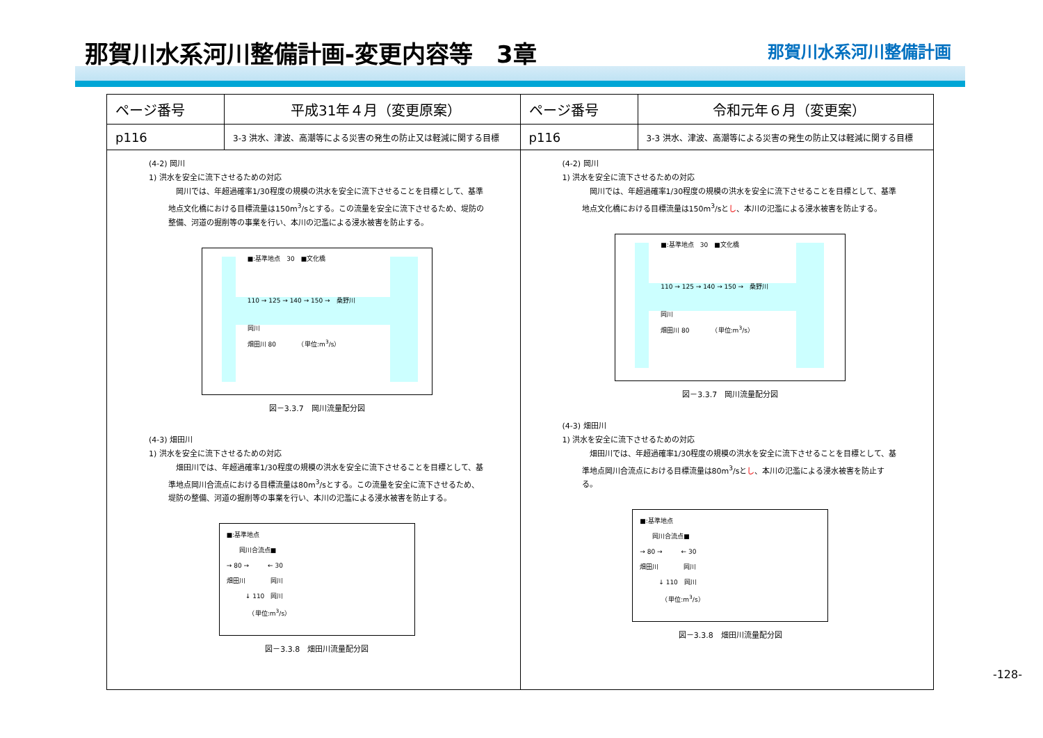那賀川水系河川整備計画-変更内容等　3章 那賀川水系河川整備計画
| ページ番号 | 平成31年４月（変更原案） | ページ番号 | 令和元年６月（変更案） |
| --- | --- | --- | --- |
| p116 | 3-3 洪水、津波、高潮等による災害の発生の防止又は軽減に関する目標 | p116 | 3-3 洪水、津波、高潮等による災害の発生の防止又は軽減に関する目標 |
| (4-2) 岡川 1) 洪水を安全に流下させるための対応 岡川では、年超過確率1/30程度の規模の洪水を安全に流下させることを目標として、基準地点文化橋における目標流量は150m<sup>3</sup>/sとする。この流量を安全に流下させるため、堤防の整備、河道の掘削等の事業を行い、本川の氾濫による浸水被害を防止する。 ■:基準地点 30 ■文化橋 110 → 125 → 140 → 150 → 桑野川 岡川 畑田川 80 （単位:m<sup>3</sup>/s） 図－3.3.7 岡川流量配分図 (4-3) 畑田川 1) 洪水を安全に流下させるための対応 畑田川では、年超過確率1/30程度の規模の洪水を安全に流下させることを目標として、基準地点岡川合流点における目標流量は80m<sup>3</sup>/sとする。この流量を安全に流下させるため、堤防の整備、河道の掘削等の事業を行い、本川の氾濫による浸水被害を防止する。 ■:基準地点 岡川合流点■ → 80 → ← 30 畑田川 岡川 ↓ 110 岡川 （単位:m<sup>3</sup>/s） 図－3.3.8 畑田川流量配分図 | | (4-2) 岡川 1) 洪水を安全に流下させるための対応 岡川では、年超過確率1/30程度の規模の洪水を安全に流下させることを目標として、基準地点文化橋における目標流量は150m<sup>3</sup>/sと し 、本川の氾濫による浸水被害を防止する。 ■:基準地点 30 ■文化橋 110 → 125 → 140 → 150 → 桑野川 岡川 畑田川 80 （単位:m<sup>3</sup>/s） 図－3.3.7 岡川流量配分図 (4-3) 畑田川 1) 洪水を安全に流下させるための対応 畑田川では、年超過確率1/30程度の規模の洪水を安全に流下させることを目標として、基準地点岡川合流点における目標流量は80m<sup>3</sup>/sと し 、本川の氾濫による浸水被害を防止する。 ■:基準地点 岡川合流点■ → 80 → ← 30 畑田川 岡川 ↓ 110 岡川 （単位:m<sup>3</sup>/s） 図－3.3.8 畑田川流量配分図 | |
-128-